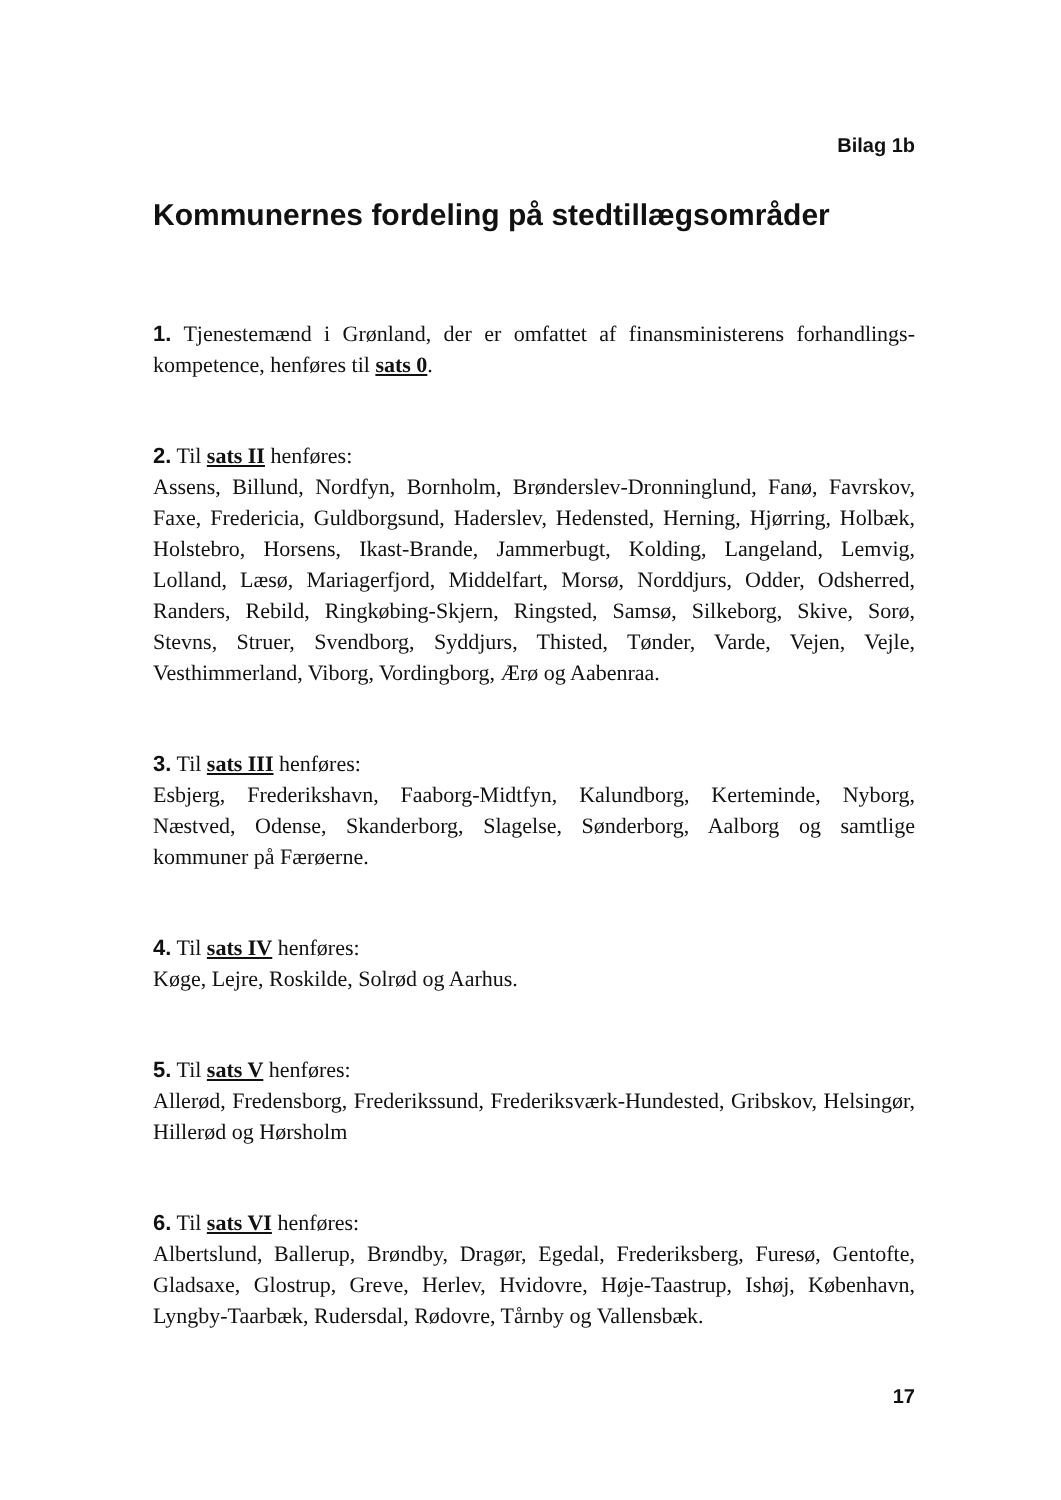Bilag 1b
Kommunernes fordeling på stedtillægsområder
1. Tjenestemænd i Grønland, der er omfattet af finansministerens forhandlings­kompetence, henføres til sats 0.
2. Til sats II henføres:
Assens, Billund, Nordfyn, Bornholm, Brønderslev-Dronninglund, Fanø, Favr­skov, Faxe, Fredericia, Guldborgsund, Haderslev, Hedensted, Herning, Hjør­ring, Holbæk, Holstebro, Horsens, Ikast-Brande, Jammerbugt, Kolding, Lange­land, Lemvig, Lolland, Læsø, Mariagerfjord, Middelfart, Morsø, Norddjurs, Od­der, Odsherred, Randers, Rebild, Ringkøbing-Skjern, Ringsted, Samsø, Silke­borg, Skive, Sorø, Stevns, Struer, Svendborg, Syddjurs, Thisted, Tønder, Varde, Vejen, Vejle, Vesthimmerland, Viborg, Vordingborg, Ærø og Aabenraa.
3. Til sats III henføres:
Esbjerg, Frederikshavn, Faaborg-Midtfyn, Kalundborg, Kerteminde, Nyborg, Næstved, Odense, Skanderborg, Slagelse, Sønderborg, Aalborg og samtlige kommuner på Færøerne.
4. Til sats IV henføres:
Køge, Lejre, Roskilde, Solrød og Aarhus.
5. Til sats V henføres:
Allerød, Fredensborg, Frederikssund, Frederiksværk-Hundested, Gribskov, Hel­singør, Hillerød og Hørsholm
6. Til sats VI henføres:
Albertslund, Ballerup, Brøndby, Dragør, Egedal, Frederiksberg, Furesø, Gen­tofte, Gladsaxe, Glostrup, Greve, Herlev, Hvidovre, Høje-Taastrup, Ishøj, Kø­benhavn, Lyngby-Taarbæk, Rudersdal, Rødovre, Tårnby og Vallensbæk.
17